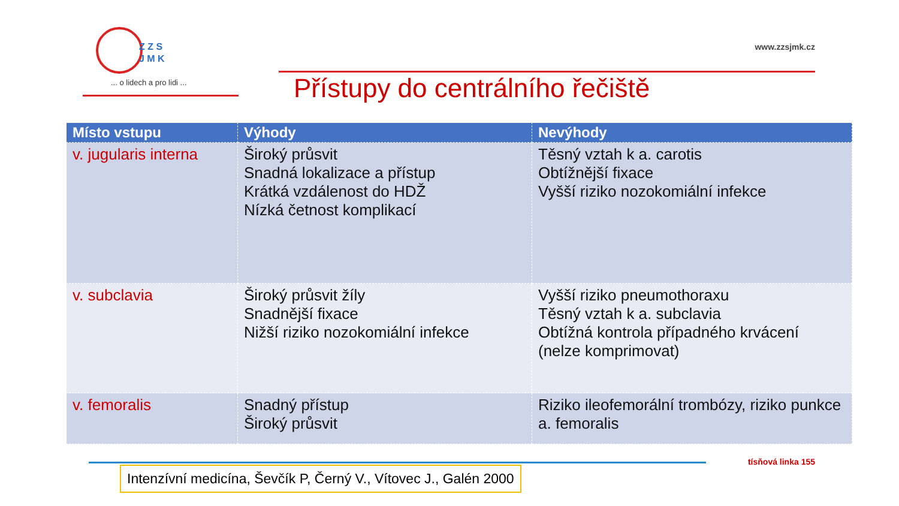Z Z S
J M K
... o lidech a pro lidi ...
www.zzsjmk.cz
Přístupy do centrálního řečiště
| Místo vstupu | Výhody | Nevýhody |
| --- | --- | --- |
| v. jugularis interna | Široký průsvit Snadná lokalizace a přístup Krátká vzdálenost do HDŽ Nízká četnost komplikací | Těsný vztah k a. carotis Obtížnější fixace Vyšší riziko nozokomiální infekce |
| v. subclavia | Široký průsvit žíly Snadnější fixace Nižší riziko nozokomiální infekce | Vyšší riziko pneumothoraxu Těsný vztah k a. subclavia Obtížná kontrola případného krvácení (nelze komprimovat) |
| v. femoralis | Snadný přístup Široký průsvit | Riziko ileofemorální trombózy, riziko punkce a. femoralis |
tísňová linka 155
Intenzívní medicína, Ševčík P, Černý V., Vítovec J., Galén 2000